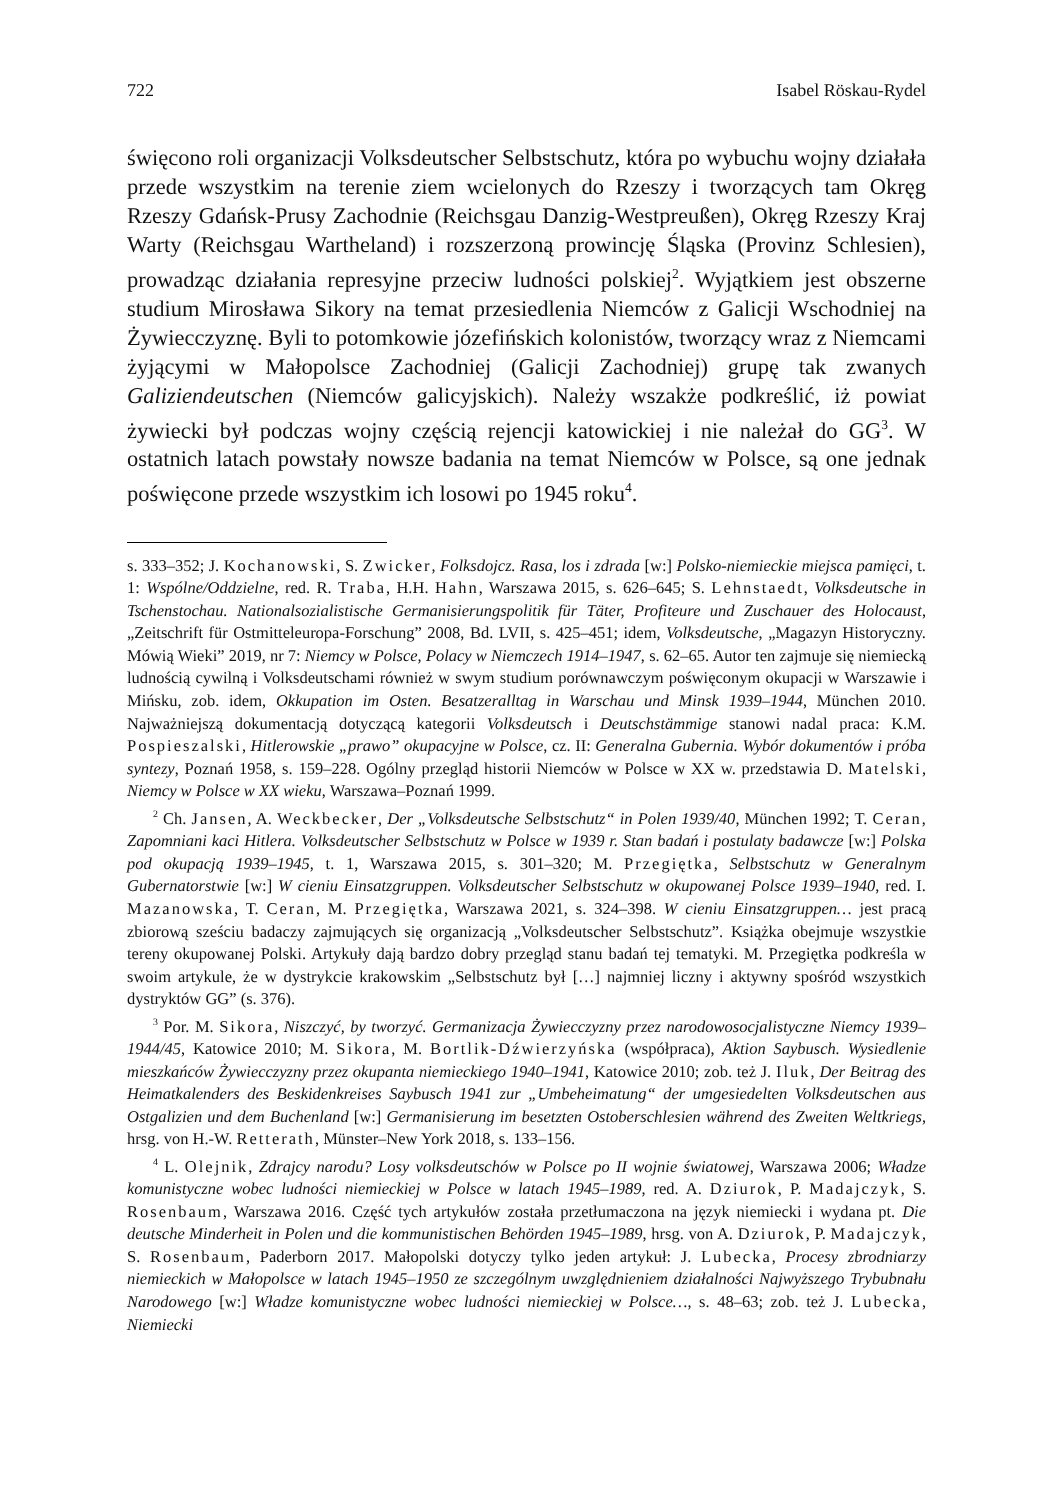722 Isabel Röskau-Rydel
święcono roli organizacji Volksdeutscher Selbstschutz, która po wybuchu wojny działała przede wszystkim na terenie ziem wcielonych do Rzeszy i tworzących tam Okręg Rzeszy Gdańsk-Prusy Zachodnie (Reichsgau Danzig-Westpreußen), Okręg Rzeszy Kraj Warty (Reichsgau Wartheland) i rozszerzoną prowincję Śląska (Provinz Schlesien), prowadząc działania represyjne przeciw ludności polskiej<sup>2</sup>. Wyjątkiem jest obszerne studium Mirosława Sikory na temat przesiedlenia Niemców z Galicji Wschodniej na Żywiecczyznę. Byli to potomkowie józefińskich kolonistów, tworzący wraz z Niemcami żyjącymi w Małopolsce Zachodniej (Galicji Zachodniej) grupę tak zwanych Galiziendeutschen (Niemców galicyjskich). Należy wszakże podkreślić, iż powiat żywiecki był podczas wojny częścią rejencji katowickiej i nie należał do GG<sup>3</sup>. W ostatnich latach powstały nowsze badania na temat Niemców w Polsce, są one jednak poświęcone przede wszystkim ich losowi po 1945 roku<sup>4</sup>.
s. 333–352; J. Kochanowski, S. Zwicker, Folksdojcz. Rasa, los i zdrada [w:] Polsko-niemieckie miejsca pamięci, t. 1: Wspólne/Oddzielne, red. R. Traba, H.H. Hahn, Warszawa 2015, s. 626–645; S. Lehnstaedt, Volksdeutsche in Tschenstochau. Nationalsozialistische Germanisierungspolitik für Täter, Profiteure und Zuschauer des Holocaust, „Zeitschrift für Ostmitteleuropa-Forschung” 2008, Bd. LVII, s. 425–451; idem, Volksdeutsche, „Magazyn Historyczny. Mówią Wieki” 2019, nr 7: Niemcy w Polsce, Polacy w Niemczech 1914–1947, s. 62–65. Autor ten zajmuje się niemiecką ludnością cywilną i Volksdeutschami również w swym studium porównawczym poświęconym okupacji w Warszawie i Mińsku, zob. idem, Okkupation im Osten. Besatzeralltag in Warschau und Minsk 1939–1944, München 2010. Najważniejszą dokumentacją dotyczącą kategorii Volksdeutsch i Deutschstämmige stanowi nadal praca: K.M. Pospieszalski, Hitlerowskie „prawo” okupacyjne w Polsce, cz. II: Generalna Gubernia. Wybór dokumentów i próba syntezy, Poznań 1958, s. 159–228. Ogólny przegląd historii Niemców w Polsce w XX w. przedstawia D. Matelski, Niemcy w Polsce w XX wieku, Warszawa–Poznań 1999.
<sup>2</sup> Ch. Jansen, A. Weckbecker, Der „Volksdeutsche Selbstschutz“ in Polen 1939/40, München 1992; T. Ceran, Zapomniani kaci Hitlera. Volksdeutscher Selbstschutz w Polsce w 1939 r. Stan badań i postulaty badawcze [w:] Polska pod okupacją 1939–1945, t. 1, Warszawa 2015, s. 301–320; M. Przegiętka, Selbstschutz w Generalnym Gubernatorstwie [w:] W cieniu Einsatzgruppen. Volksdeutscher Selbstschutz w okupowanej Polsce 1939–1940, red. I. Mazanowska, T. Ceran, M. Przegiętka, Warszawa 2021, s. 324–398. W cieniu Einsatzgruppen… jest pracą zbiorową sześciu badaczy zajmujących się organizacją „Volksdeutscher Selbstschutz”. Książka obejmuje wszystkie tereny okupowanej Polski. Artykuły dają bardzo dobry przegląd stanu badań tej tematyki. M. Przegiętka podkreśla w swoim artykule, że w dystrykcie krakowskim „Selbstschutz był […] najmniej liczny i aktywny spośród wszystkich dystryktów GG” (s. 376).
<sup>3</sup> Por. M. Sikora, Niszczyć, by tworzyć. Germanizacja Żywiecczyzny przez narodowosocjalistyczne Niemcy 1939–1944/45, Katowice 2010; M. Sikora, M. Bortlik-Dźwierzyńska (współpraca), Aktion Saybusch. Wysiedlenie mieszkańców Żywiecczyzny przez okupanta niemieckiego 1940–1941, Katowice 2010; zob. też J. Iluk, Der Beitrag des Heimatkalenders des Beskidenkreises Saybusch 1941 zur „Umbeheimatung“ der umgesiedelten Volksdeutschen aus Ostgalizien und dem Buchenland [w:] Germanisierung im besetzten Ostoberschlesien während des Zweiten Weltkriegs, hrsg. von H.-W. Retterath, Münster–New York 2018, s. 133–156.
<sup>4</sup> L. Olejnik, Zdrajcy narodu? Losy volksdeutschów w Polsce po II wojnie światowej, Warszawa 2006; Władze komunistyczne wobec ludności niemieckiej w Polsce w latach 1945–1989, red. A. Dziurok, P. Madajczyk, S. Rosenbaum, Warszawa 2016. Część tych artykułów została przetłumaczona na język niemiecki i wydana pt. Die deutsche Minderheit in Polen und die kommunistischen Behörden 1945–1989, hrsg. von A. Dziurok, P. Madajczyk, S. Rosenbaum, Paderborn 2017. Małopolski dotyczy tylko jeden artykuł: J. Lubecka, Procesy zbrodniarzy niemieckich w Małopolsce w latach 1945–1950 ze szczególnym uwzględnieniem działalności Najwyższego Trybubnału Narodowego [w:] Władze komunistyczne wobec ludności niemieckiej w Polsce…, s. 48–63; zob. też J. Lubecka, Niemiecki